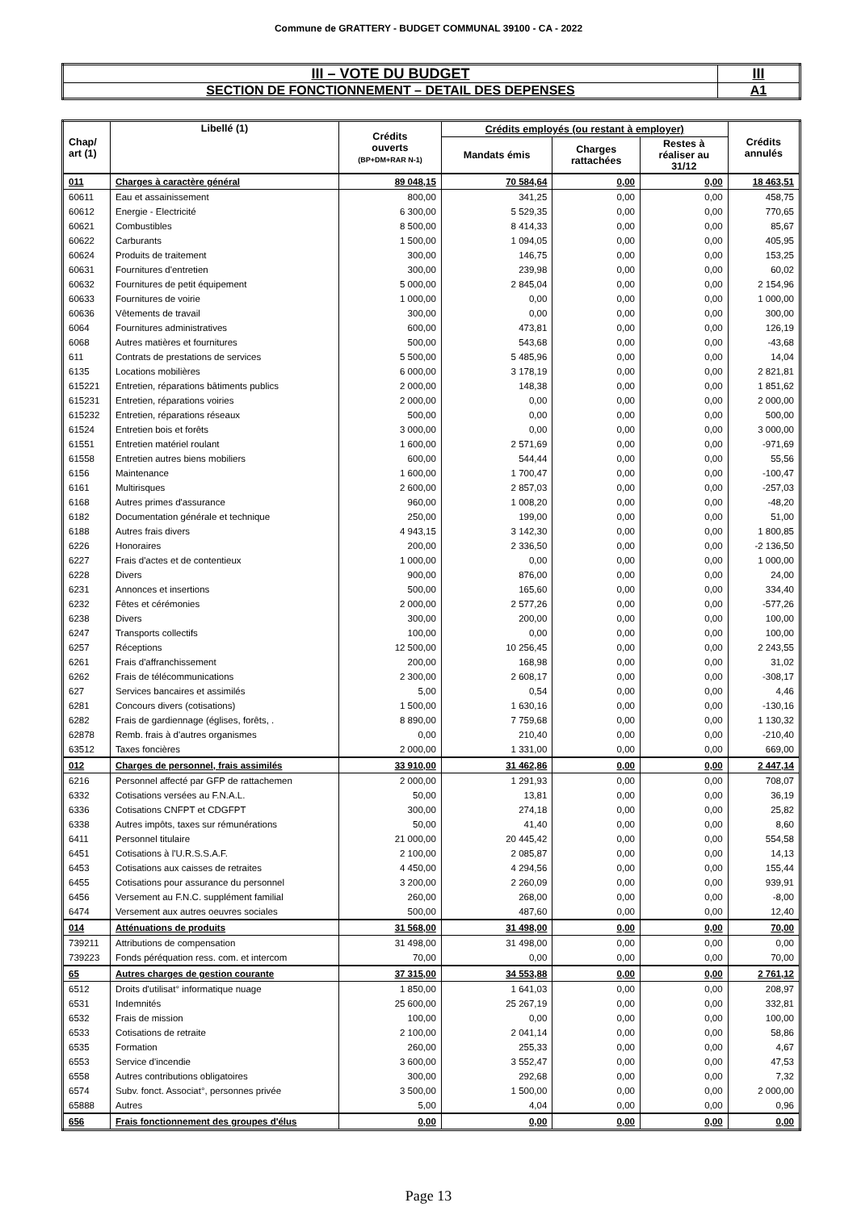Commune de GRATTERY - BUDGET COMMUNAL 39100 - CA - 2022
| III – VOTE DU BUDGET | III |
| SECTION DE FONCTIONNEMENT – DETAIL DES DEPENSES | A1 |
| Chap/ art (1) | Libellé (1) | Crédits ouverts (BP+DM+RAR N-1) | Crédits employés (ou restant à employer) | | | Crédits annulés |
| --- | --- | --- | --- | --- | --- | --- |
| | | | Mandats émis | Charges rattachées | Restes à réaliser au 31/12 | |
| 011 | Charges à caractère général | 89 048,15 | 70 584,64 | 0,00 | 0,00 | 18 463,51 |
| 60611 | Eau et assainissement | 800,00 | 341,25 | 0,00 | 0,00 | 458,75 |
| 60612 | Energie - Electricité | 6 300,00 | 5 529,35 | 0,00 | 0,00 | 770,65 |
| 60621 | Combustibles | 8 500,00 | 8 414,33 | 0,00 | 0,00 | 85,67 |
| 60622 | Carburants | 1 500,00 | 1 094,05 | 0,00 | 0,00 | 405,95 |
| 60624 | Produits de traitement | 300,00 | 146,75 | 0,00 | 0,00 | 153,25 |
| 60631 | Fournitures d'entretien | 300,00 | 239,98 | 0,00 | 0,00 | 60,02 |
| 60632 | Fournitures de petit équipement | 5 000,00 | 2 845,04 | 0,00 | 0,00 | 2 154,96 |
| 60633 | Fournitures de voirie | 1 000,00 | 0,00 | 0,00 | 0,00 | 1 000,00 |
| 60636 | Vêtements de travail | 300,00 | 0,00 | 0,00 | 0,00 | 300,00 |
| 6064 | Fournitures administratives | 600,00 | 473,81 | 0,00 | 0,00 | 126,19 |
| 6068 | Autres matières et fournitures | 500,00 | 543,68 | 0,00 | 0,00 | -43,68 |
| 611 | Contrats de prestations de services | 5 500,00 | 5 485,96 | 0,00 | 0,00 | 14,04 |
| 6135 | Locations mobilières | 6 000,00 | 3 178,19 | 0,00 | 0,00 | 2 821,81 |
| 615221 | Entretien, réparations bâtiments publics | 2 000,00 | 148,38 | 0,00 | 0,00 | 1 851,62 |
| 615231 | Entretien, réparations voiries | 2 000,00 | 0,00 | 0,00 | 0,00 | 2 000,00 |
| 615232 | Entretien, réparations réseaux | 500,00 | 0,00 | 0,00 | 0,00 | 500,00 |
| 61524 | Entretien bois et forêts | 3 000,00 | 0,00 | 0,00 | 0,00 | 3 000,00 |
| 61551 | Entretien matériel roulant | 1 600,00 | 2 571,69 | 0,00 | 0,00 | -971,69 |
| 61558 | Entretien autres biens mobiliers | 600,00 | 544,44 | 0,00 | 0,00 | 55,56 |
| 6156 | Maintenance | 1 600,00 | 1 700,47 | 0,00 | 0,00 | -100,47 |
| 6161 | Multirisques | 2 600,00 | 2 857,03 | 0,00 | 0,00 | -257,03 |
| 6168 | Autres primes d'assurance | 960,00 | 1 008,20 | 0,00 | 0,00 | -48,20 |
| 6182 | Documentation générale et technique | 250,00 | 199,00 | 0,00 | 0,00 | 51,00 |
| 6188 | Autres frais divers | 4 943,15 | 3 142,30 | 0,00 | 0,00 | 1 800,85 |
| 6226 | Honoraires | 200,00 | 2 336,50 | 0,00 | 0,00 | -2 136,50 |
| 6227 | Frais d'actes et de contentieux | 1 000,00 | 0,00 | 0,00 | 0,00 | 1 000,00 |
| 6228 | Divers | 900,00 | 876,00 | 0,00 | 0,00 | 24,00 |
| 6231 | Annonces et insertions | 500,00 | 165,60 | 0,00 | 0,00 | 334,40 |
| 6232 | Fêtes et cérémonies | 2 000,00 | 2 577,26 | 0,00 | 0,00 | -577,26 |
| 6238 | Divers | 300,00 | 200,00 | 0,00 | 0,00 | 100,00 |
| 6247 | Transports collectifs | 100,00 | 0,00 | 0,00 | 0,00 | 100,00 |
| 6257 | Réceptions | 12 500,00 | 10 256,45 | 0,00 | 0,00 | 2 243,55 |
| 6261 | Frais d'affranchissement | 200,00 | 168,98 | 0,00 | 0,00 | 31,02 |
| 6262 | Frais de télécommunications | 2 300,00 | 2 608,17 | 0,00 | 0,00 | -308,17 |
| 627 | Services bancaires et assimilés | 5,00 | 0,54 | 0,00 | 0,00 | 4,46 |
| 6281 | Concours divers (cotisations) | 1 500,00 | 1 630,16 | 0,00 | 0,00 | -130,16 |
| 6282 | Frais de gardiennage (églises, forêts, . | 8 890,00 | 7 759,68 | 0,00 | 0,00 | 1 130,32 |
| 62878 | Remb. frais à d'autres organismes | 0,00 | 210,40 | 0,00 | 0,00 | -210,40 |
| 63512 | Taxes foncières | 2 000,00 | 1 331,00 | 0,00 | 0,00 | 669,00 |
| 012 | Charges de personnel, frais assimilés | 33 910,00 | 31 462,86 | 0,00 | 0,00 | 2 447,14 |
| 6216 | Personnel affecté par GFP de rattachemen | 2 000,00 | 1 291,93 | 0,00 | 0,00 | 708,07 |
| 6332 | Cotisations versées au F.N.A.L. | 50,00 | 13,81 | 0,00 | 0,00 | 36,19 |
| 6336 | Cotisations CNFPT et CDGFPT | 300,00 | 274,18 | 0,00 | 0,00 | 25,82 |
| 6338 | Autres impôts, taxes sur rémunérations | 50,00 | 41,40 | 0,00 | 0,00 | 8,60 |
| 6411 | Personnel titulaire | 21 000,00 | 20 445,42 | 0,00 | 0,00 | 554,58 |
| 6451 | Cotisations à l'U.R.S.S.A.F. | 2 100,00 | 2 085,87 | 0,00 | 0,00 | 14,13 |
| 6453 | Cotisations aux caisses de retraites | 4 450,00 | 4 294,56 | 0,00 | 0,00 | 155,44 |
| 6455 | Cotisations pour assurance du personnel | 3 200,00 | 2 260,09 | 0,00 | 0,00 | 939,91 |
| 6456 | Versement au F.N.C. supplément familial | 260,00 | 268,00 | 0,00 | 0,00 | -8,00 |
| 6474 | Versement aux autres oeuvres sociales | 500,00 | 487,60 | 0,00 | 0,00 | 12,40 |
| 014 | Atténuations de produits | 31 568,00 | 31 498,00 | 0,00 | 0,00 | 70,00 |
| 739211 | Attributions de compensation | 31 498,00 | 31 498,00 | 0,00 | 0,00 | 0,00 |
| 739223 | Fonds péréquation ress. com. et intercom | 70,00 | 0,00 | 0,00 | 0,00 | 70,00 |
| 65 | Autres charges de gestion courante | 37 315,00 | 34 553,88 | 0,00 | 0,00 | 2 761,12 |
| 6512 | Droits d'utilisat° informatique nuage | 1 850,00 | 1 641,03 | 0,00 | 0,00 | 208,97 |
| 6531 | Indemnités | 25 600,00 | 25 267,19 | 0,00 | 0,00 | 332,81 |
| 6532 | Frais de mission | 100,00 | 0,00 | 0,00 | 0,00 | 100,00 |
| 6533 | Cotisations de retraite | 2 100,00 | 2 041,14 | 0,00 | 0,00 | 58,86 |
| 6535 | Formation | 260,00 | 255,33 | 0,00 | 0,00 | 4,67 |
| 6553 | Service d'incendie | 3 600,00 | 3 552,47 | 0,00 | 0,00 | 47,53 |
| 6558 | Autres contributions obligatoires | 300,00 | 292,68 | 0,00 | 0,00 | 7,32 |
| 6574 | Subv. fonct. Associat°, personnes privée | 3 500,00 | 1 500,00 | 0,00 | 0,00 | 2 000,00 |
| 65888 | Autres | 5,00 | 4,04 | 0,00 | 0,00 | 0,96 |
| 656 | Frais fonctionnement des groupes d'élus | 0,00 | 0,00 | 0,00 | 0,00 | 0,00 |
Page 13